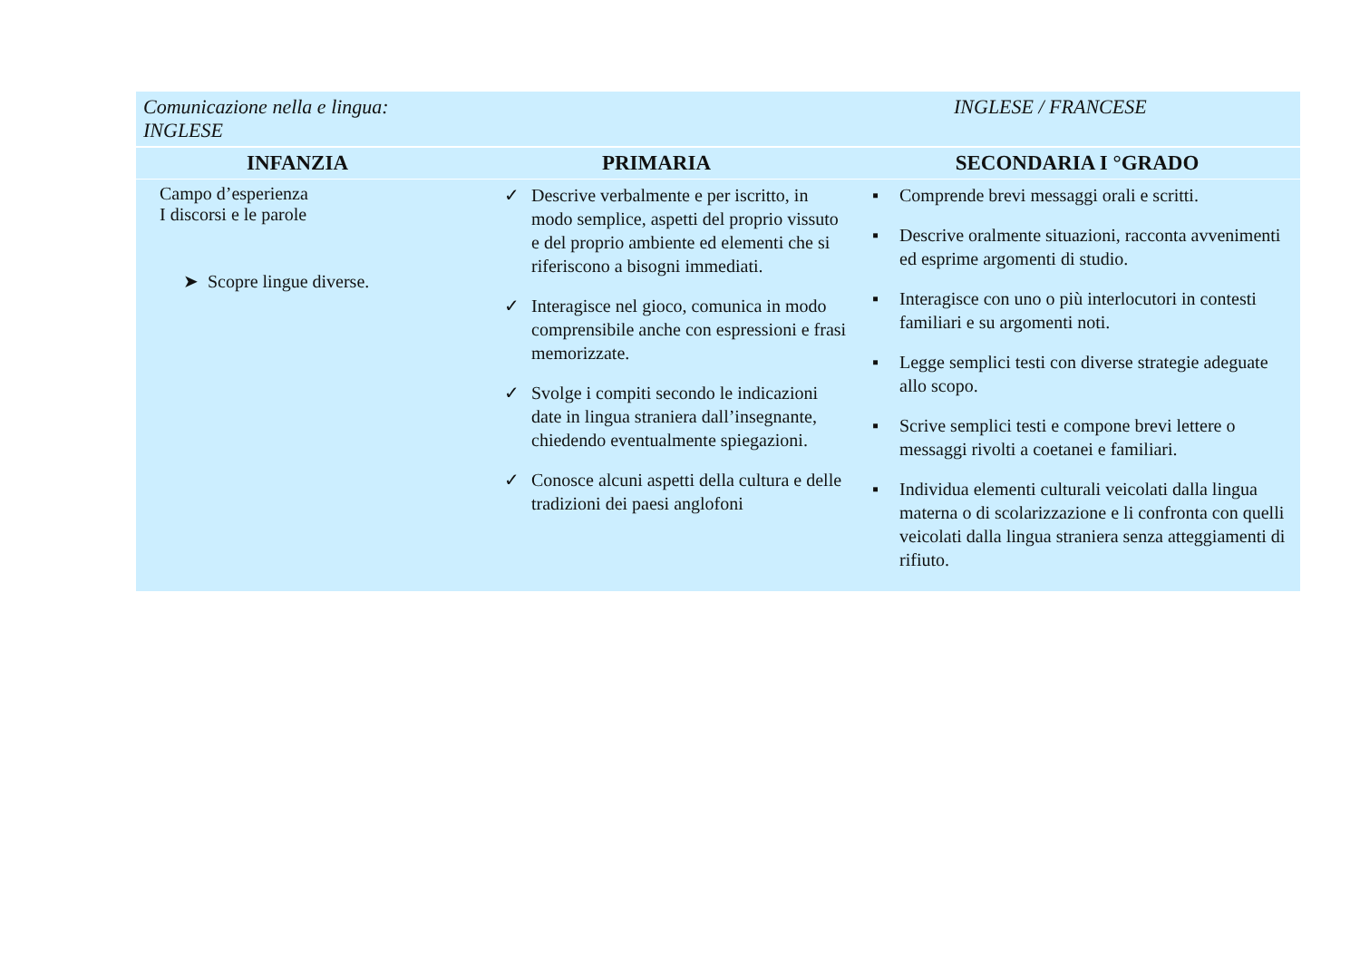| Comunicazione nella e lingua: INGLESE | | INGLESE / FRANCESE |
| INFANZIA | PRIMARIA | SECONDARIA I °GRADO |
| Campo d’esperienza I discorsi e le parole ➤ Scopre lingue diverse. | ✓ Descrive verbalmente e per iscritto, in modo semplice, aspetti del proprio vissuto e del proprio ambiente ed elementi che si riferiscono a bisogni immediati. ✓ Interagisce nel gioco, comunica in modo comprensibile anche con espressioni e frasi memorizzate. ✓ Svolge i compiti secondo le indicazioni date in lingua straniera dall’insegnante, chiedendo eventualmente spiegazioni. ✓ Conosce alcuni aspetti della cultura e delle tradizioni dei paesi anglofoni | ▪ Comprende brevi messaggi orali e scritti. ▪ Descrive oralmente situazioni, racconta avvenimenti ed esprime argomenti di studio. ▪ Interagisce con uno o più interlocutori in contesti familiari e su argomenti noti. ▪ Legge semplici testi con diverse strategie adeguate allo scopo. ▪ Scrive semplici testi e compone brevi lettere o messaggi rivolti a coetanei e familiari. ▪ Individua elementi culturali veicolati dalla lingua materna o di scolarizzazione e li confronta con quelli veicolati dalla lingua straniera senza atteggiamenti di rifiuto. |